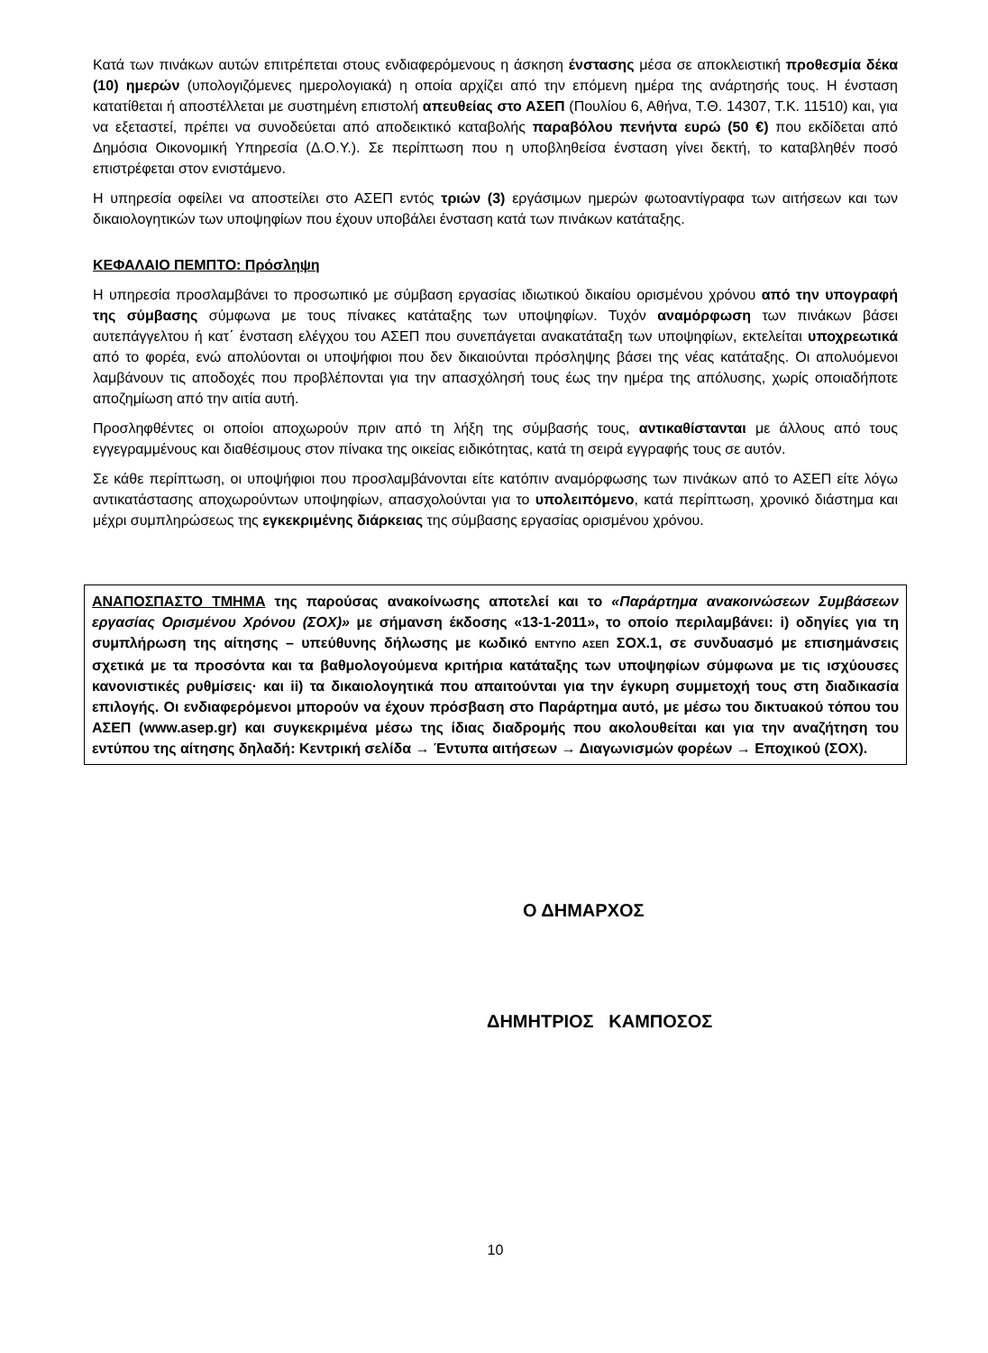Κατά των πινάκων αυτών επιτρέπεται στους ενδιαφερόμενους η άσκηση ένστασης μέσα σε αποκλειστική προθεσμία δέκα (10) ημερών (υπολογιζόμενες ημερολογιακά) η οποία αρχίζει από την επόμενη ημέρα της ανάρτησής τους. Η ένσταση κατατίθεται ή αποστέλλεται με συστημένη επιστολή απευθείας στο ΑΣΕΠ (Πουλίου 6, Αθήνα, Τ.Θ. 14307, Τ.Κ. 11510) και, για να εξεταστεί, πρέπει να συνοδεύεται από αποδεικτικό καταβολής παραβόλου πενήντα ευρώ (50 €) που εκδίδεται από Δημόσια Οικονομική Υπηρεσία (Δ.Ο.Υ.). Σε περίπτωση που η υποβληθείσα ένσταση γίνει δεκτή, το καταβληθέν ποσό επιστρέφεται στον ενιστάμενο.
Η υπηρεσία οφείλει να αποστείλει στο ΑΣΕΠ εντός τριών (3) εργάσιμων ημερών φωτοαντίγραφα των αιτήσεων και των δικαιολογητικών των υποψηφίων που έχουν υποβάλει ένσταση κατά των πινάκων κατάταξης.
ΚΕΦΑΛΑΙΟ ΠΕΜΠΤΟ: Πρόσληψη
Η υπηρεσία προσλαμβάνει το προσωπικό με σύμβαση εργασίας ιδιωτικού δικαίου ορισμένου χρόνου από την υπογραφή της σύμβασης σύμφωνα με τους πίνακες κατάταξης των υποψηφίων. Τυχόν αναμόρφωση των πινάκων βάσει αυτεπάγγελτου ή κατ΄ ένσταση ελέγχου του ΑΣΕΠ που συνεπάγεται ανακατάταξη των υποψηφίων, εκτελείται υποχρεωτικά από το φορέα, ενώ απολύονται οι υποψήφιοι που δεν δικαιούνται πρόσληψης βάσει της νέας κατάταξης. Οι απολυόμενοι λαμβάνουν τις αποδοχές που προβλέπονται για την απασχόλησή τους έως την ημέρα της απόλυσης, χωρίς οποιαδήποτε αποζημίωση από την αιτία αυτή.
Προσληφθέντες οι οποίοι αποχωρούν πριν από τη λήξη της σύμβασής τους, αντικαθίστανται με άλλους από τους εγγεγραμμένους και διαθέσιμους στον πίνακα της οικείας ειδικότητας, κατά τη σειρά εγγραφής τους σε αυτόν.
Σε κάθε περίπτωση, οι υποψήφιοι που προσλαμβάνονται είτε κατόπιν αναμόρφωσης των πινάκων από το ΑΣΕΠ είτε λόγω αντικατάστασης αποχωρούντων υποψηφίων, απασχολούνται για το υπολειπόμενο, κατά περίπτωση, χρονικό διάστημα και μέχρι συμπληρώσεως της εγκεκριμένης διάρκειας της σύμβασης εργασίας ορισμένου χρόνου.
ΑΝΑΠΟΣΠΑΣΤΟ ΤΜΗΜΑ της παρούσας ανακοίνωσης αποτελεί και το «Παράρτημα ανακοινώσεων Συμβάσεων εργασίας Ορισμένου Χρόνου (ΣΟΧ)» με σήμανση έκδοσης «13-1-2011», το οποίο περιλαμβάνει: i) οδηγίες για τη συμπλήρωση της αίτησης – υπεύθυνης δήλωσης με κωδικό ΕΝΤΥΠΟ ΑΣΕΠ ΣΟΧ.1, σε συνδυασμό με επισημάνσεις σχετικά με τα προσόντα και τα βαθμολογούμενα κριτήρια κατάταξης των υποψηφίων σύμφωνα με τις ισχύουσες κανονιστικές ρυθμίσεις· και ii) τα δικαιολογητικά που απαιτούνται για την έγκυρη συμμετοχή τους στη διαδικασία επιλογής. Οι ενδιαφερόμενοι μπορούν να έχουν πρόσβαση στο Παράρτημα αυτό, με μέσω του δικτυακού τόπου του ΑΣΕΠ (www.asep.gr) και συγκεκριμένα μέσω της ίδιας διαδρομής που ακολουθείται και για την αναζήτηση του εντύπου της αίτησης δηλαδή: Κεντρική σελίδα → Έντυπα αιτήσεων → Διαγωνισμών φορέων → Εποχικού (ΣΟΧ).
Ο ΔΗΜΑΡΧΟΣ
ΔΗΜΗΤΡΙΟΣ ΚΑΜΠΟΣΟΣ
10